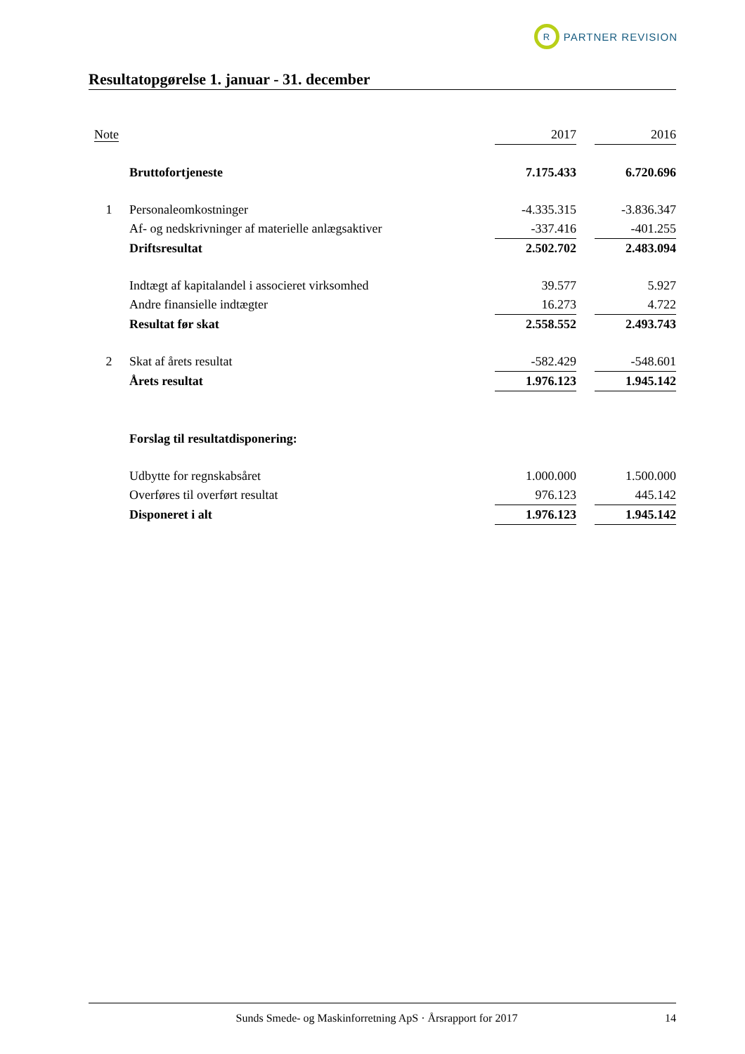R
PARTNER REVISION
Resultatopgørelse 1. januar - 31. december
| Note | | 2017 | | 2016 |
| --- | --- | --- | --- | --- |
| | Bruttofortjeneste | 7.175.433 | | 6.720.696 |
| 1 | Personaleomkostninger | -4.335.315 | | -3.836.347 |
| | Af- og nedskrivninger af materielle anlægsaktiver | -337.416 | | -401.255 |
| | Driftsresultat | 2.502.702 | | 2.483.094 |
| | Indtægt af kapitalandel i associeret virksomhed | 39.577 | | 5.927 |
| | Andre finansielle indtægter | 16.273 | | 4.722 |
| | Resultat før skat | 2.558.552 | | 2.493.743 |
| 2 | Skat af årets resultat | -582.429 | | -548.601 |
| | Årets resultat | 1.976.123 | | 1.945.142 |
| | Forslag til resultatdisponering: | | | |
| | Udbytte for regnskabsåret | 1.000.000 | | 1.500.000 |
| | Overføres til overført resultat | 976.123 | | 445.142 |
| | Disponeret i alt | 1.976.123 | | 1.945.142 |
Sunds Smede- og Maskinforretning ApS · Årsrapport for 2017 14